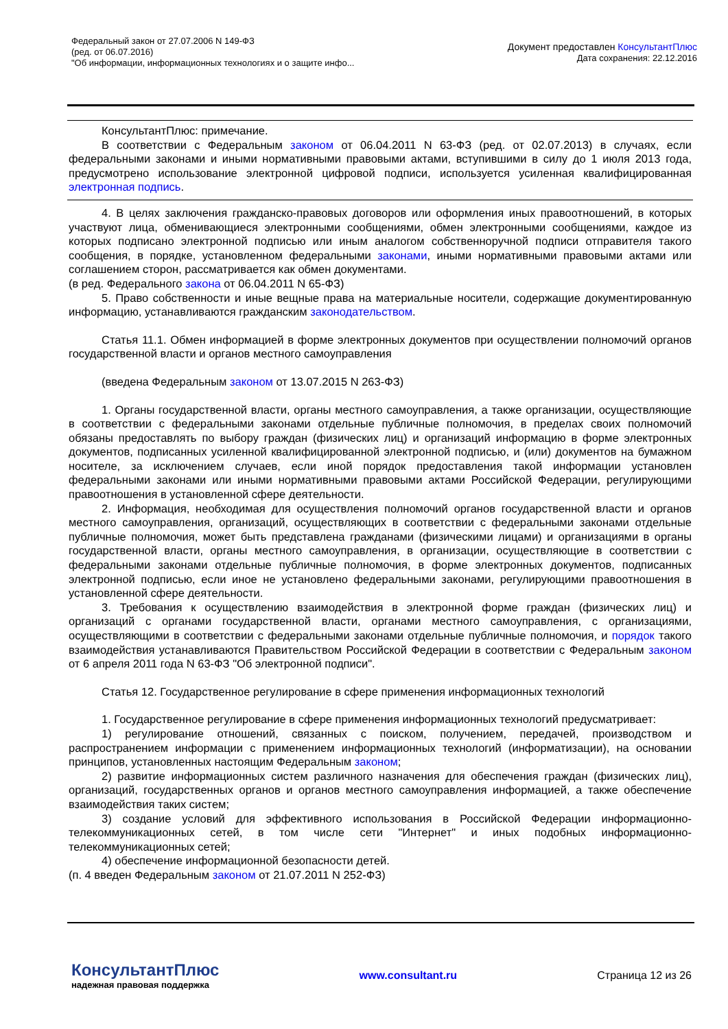Федеральный закон от 27.07.2006 N 149-ФЗ
(ред. от 06.07.2016)
"Об информации, информационных технологиях и о защите инфо...
Документ предоставлен КонсультантПлюс
Дата сохранения: 22.12.2016
КонсультантПлюс: примечание.
В соответствии с Федеральным законом от 06.04.2011 N 63-ФЗ (ред. от 02.07.2013) в случаях, если федеральными законами и иными нормативными правовыми актами, вступившими в силу до 1 июля 2013 года, предусмотрено использование электронной цифровой подписи, используется усиленная квалифицированная электронная подпись.
4. В целях заключения гражданско-правовых договоров или оформления иных правоотношений, в которых участвуют лица, обменивающиеся электронными сообщениями, обмен электронными сообщениями, каждое из которых подписано электронной подписью или иным аналогом собственноручной подписи отправителя такого сообщения, в порядке, установленном федеральными законами, иными нормативными правовыми актами или соглашением сторон, рассматривается как обмен документами.
(в ред. Федерального закона от 06.04.2011 N 65-ФЗ)
5. Право собственности и иные вещные права на материальные носители, содержащие документированную информацию, устанавливаются гражданским законодательством.
Статья 11.1. Обмен информацией в форме электронных документов при осуществлении полномочий органов государственной власти и органов местного самоуправления
(введена Федеральным законом от 13.07.2015 N 263-ФЗ)
1. Органы государственной власти, органы местного самоуправления, а также организации, осуществляющие в соответствии с федеральными законами отдельные публичные полномочия, в пределах своих полномочий обязаны предоставлять по выбору граждан (физических лиц) и организаций информацию в форме электронных документов, подписанных усиленной квалифицированной электронной подписью, и (или) документов на бумажном носителе, за исключением случаев, если иной порядок предоставления такой информации установлен федеральными законами или иными нормативными правовыми актами Российской Федерации, регулирующими правоотношения в установленной сфере деятельности.
2. Информация, необходимая для осуществления полномочий органов государственной власти и органов местного самоуправления, организаций, осуществляющих в соответствии с федеральными законами отдельные публичные полномочия, может быть представлена гражданами (физическими лицами) и организациями в органы государственной власти, органы местного самоуправления, в организации, осуществляющие в соответствии с федеральными законами отдельные публичные полномочия, в форме электронных документов, подписанных электронной подписью, если иное не установлено федеральными законами, регулирующими правоотношения в установленной сфере деятельности.
3. Требования к осуществлению взаимодействия в электронной форме граждан (физических лиц) и организаций с органами государственной власти, органами местного самоуправления, с организациями, осуществляющими в соответствии с федеральными законами отдельные публичные полномочия, и порядок такого взаимодействия устанавливаются Правительством Российской Федерации в соответствии с Федеральным законом от 6 апреля 2011 года N 63-ФЗ "Об электронной подписи".
Статья 12. Государственное регулирование в сфере применения информационных технологий
1. Государственное регулирование в сфере применения информационных технологий предусматривает:
1) регулирование отношений, связанных с поиском, получением, передачей, производством и распространением информации с применением информационных технологий (информатизации), на основании принципов, установленных настоящим Федеральным законом;
2) развитие информационных систем различного назначения для обеспечения граждан (физических лиц), организаций, государственных органов и органов местного самоуправления информацией, а также обеспечение взаимодействия таких систем;
3) создание условий для эффективного использования в Российской Федерации информационно-телекоммуникационных сетей, в том числе сети "Интернет" и иных подобных информационно-телекоммуникационных сетей;
4) обеспечение информационной безопасности детей.
(п. 4 введен Федеральным законом от 21.07.2011 N 252-ФЗ)
КонсультантПлюс
надежная правовая поддержка
www.consultant.ru Страница 12 из 26